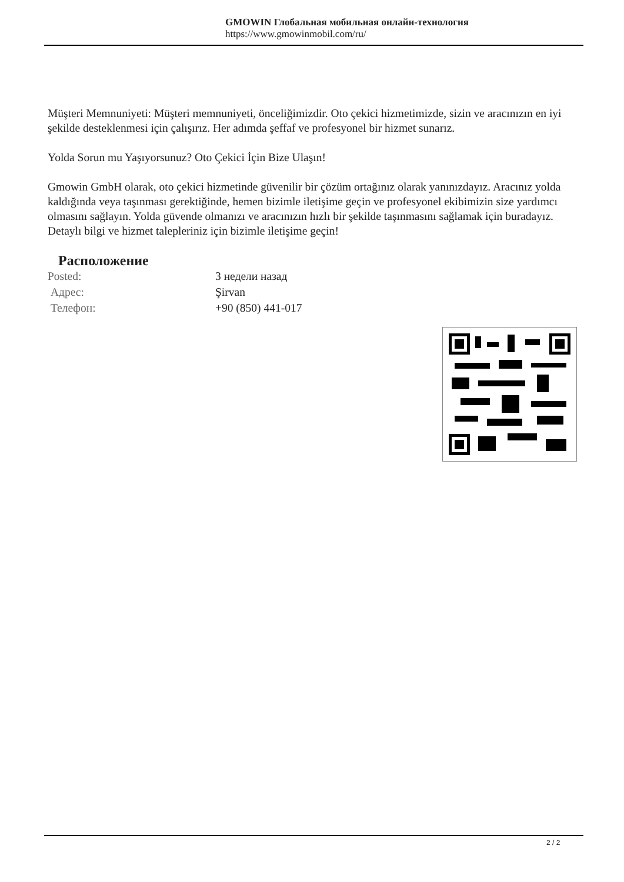GMOWIN Глобальная мобильная онлайн-технология
https://www.gmowinmobil.com/ru/
Müşteri Memnuniyeti: Müşteri memnuniyeti, önceliğimizdir. Oto çekici hizmetimizde, sizin ve aracınızın en iyi şekilde desteklenmesi için çalışırız. Her adımda şeffaf ve profesyonel bir hizmet sunarız.
Yolda Sorun mu Yaşıyorsunuz? Oto Çekici İçin Bize Ulaşın!
Gmowin GmbH olarak, oto çekici hizmetinde güvenilir bir çözüm ortağınız olarak yanınızdayız. Aracınız yolda kaldığında veya taşınması gerektiğinde, hemen bizimle iletişime geçin ve profesyonel ekibimizin size yardımcı olmasını sağlayın. Yolda güvende olmanızı ve aracınızın hızlı bir şekilde taşınmasını sağlamak için buradayız. Detaylı bilgi ve hizmet talepleriniz için bizimle iletişime geçin!
Расположение
| Posted: | 3 недели назад |
| Адрес: | Şirvan |
| Телефон: | +90 (850) 441-017 |
2 / 2